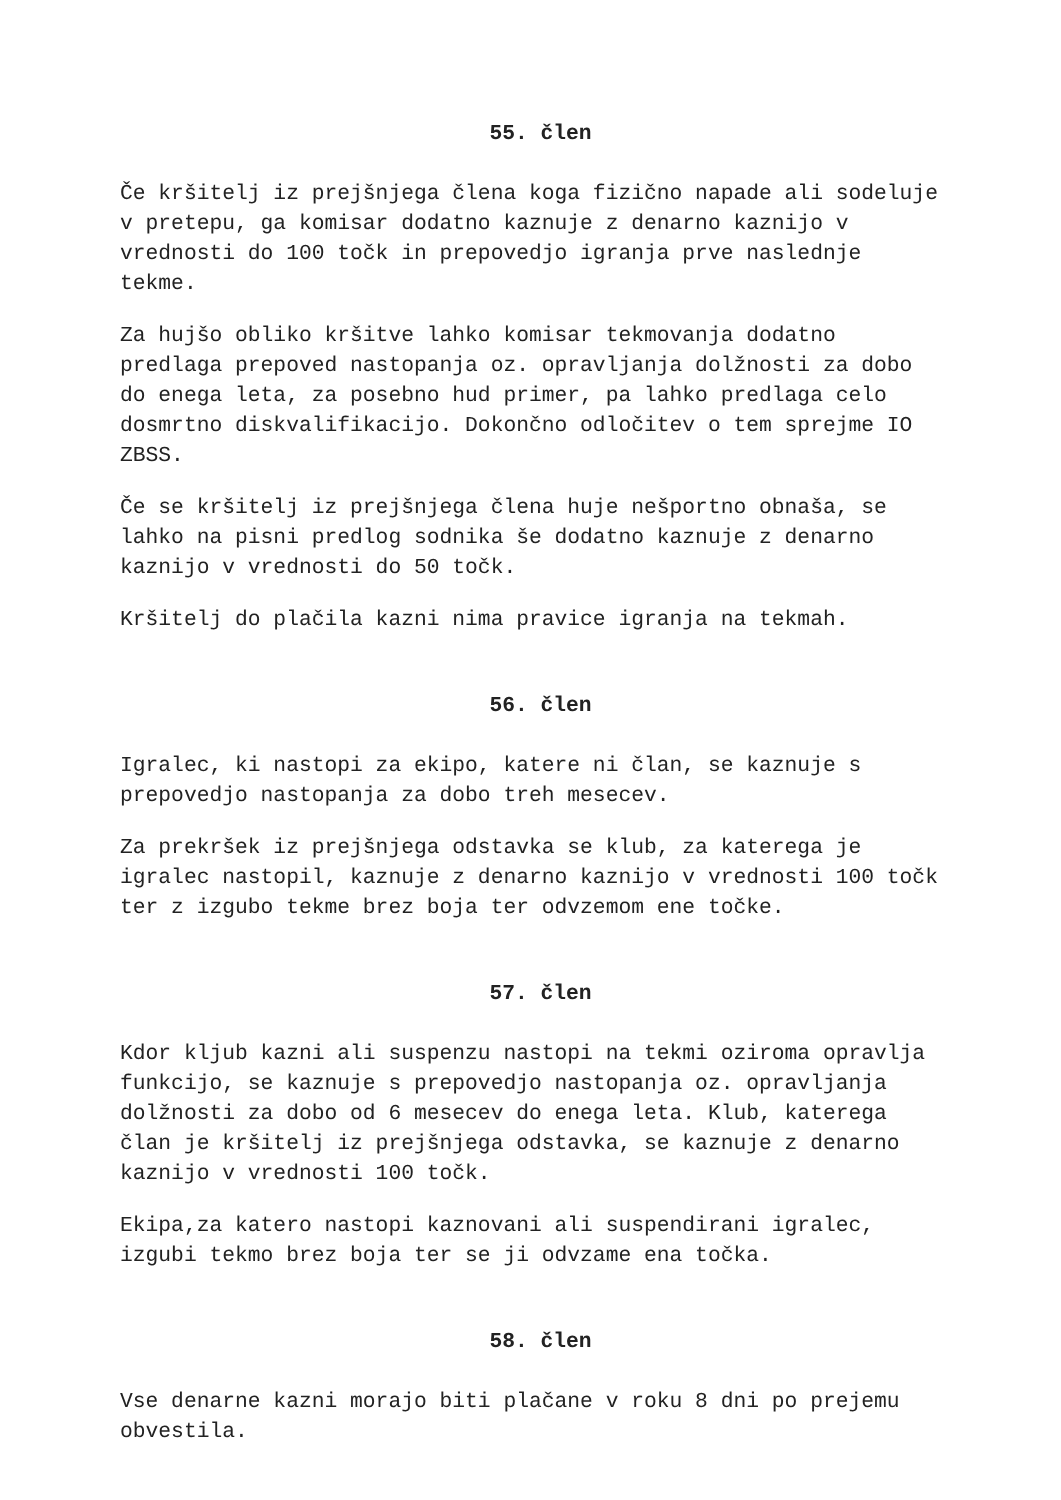55. člen
Če kršitelj iz prejšnjega člena koga fizično napade ali sodeluje v pretepu, ga komisar dodatno kaznuje z denarno kaznijo v vrednosti do 100 točk in prepovedjo igranja prve naslednje tekme.
Za hujšo obliko kršitve lahko komisar tekmovanja dodatno predlaga prepoved nastopanja oz. opravljanja dolžnosti za dobo do enega leta, za posebno hud primer, pa lahko predlaga celo dosmrtno diskvalifikacijo. Dokončno odločitev o tem sprejme IO ZBSS.
Če se kršitelj iz prejšnjega člena huje nešportno obnaša, se lahko na pisni predlog sodnika še dodatno kaznuje z denarno kaznijo v vrednosti do 50 točk.
Kršitelj do plačila kazni nima pravice igranja na tekmah.
56. člen
Igralec, ki nastopi za ekipo, katere ni član, se kaznuje s prepovedjo nastopanja za dobo treh mesecev.
Za prekršek iz prejšnjega odstavka se klub, za katerega je igralec nastopil, kaznuje z denarno kaznijo v vrednosti 100 točk ter z izgubo tekme brez boja ter odvzemom ene točke.
57. člen
Kdor kljub kazni ali suspenzu nastopi na tekmi oziroma opravlja funkcijo, se kaznuje s prepovedjo nastopanja oz. opravljanja dolžnosti za dobo od 6 mesecev do enega leta. Klub, katerega član je kršitelj iz prejšnjega odstavka, se kaznuje z denarno kaznijo v vrednosti 100 točk.
Ekipa,za katero nastopi kaznovani ali suspendirani igralec, izgubi tekmo brez boja ter se ji odvzame ena točka.
58. člen
Vse denarne kazni morajo biti plačane v roku 8 dni po prejemu obvestila.